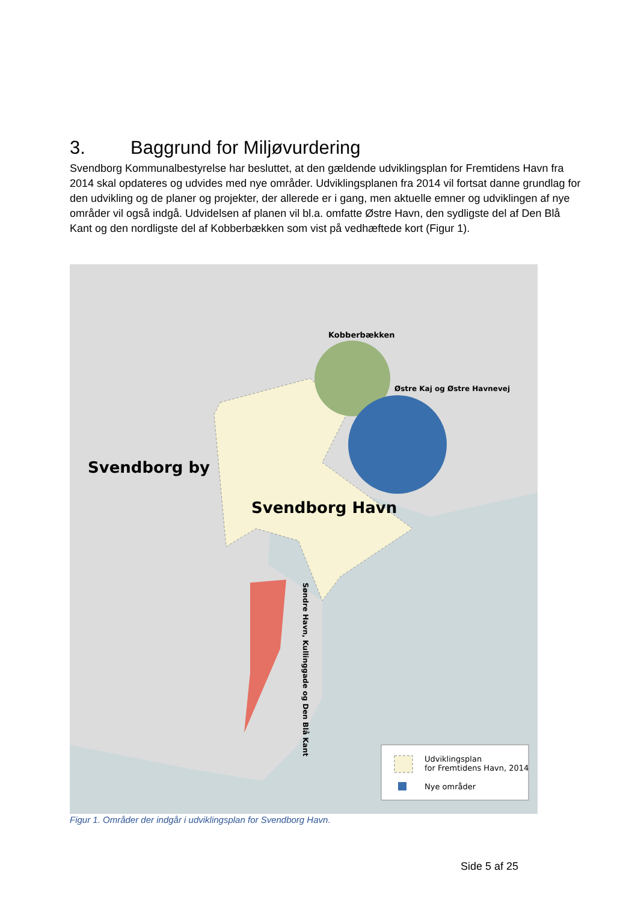3. Baggrund for Miljøvurdering
Svendborg Kommunalbestyrelse har besluttet, at den gældende udviklingsplan for Fremtidens Havn fra 2014 skal opdateres og udvides med nye områder. Udviklingsplanen fra 2014 vil fortsat danne grundlag for den udvikling og de planer og projekter, der allerede er i gang, men aktuelle emner og udviklingen af nye områder vil også indgå. Udvidelsen af planen vil bl.a. omfatte Østre Havn, den sydligste del af Den Blå Kant og den nordligste del af Kobberbækken som vist på vedhæftede kort (Figur 1).
Svendborg by
Svendborg Havn
Kobberbækken
Østre Kaj og Østre Havnevej
Søndre Havn, Kullinggade og Den Blå Kant
Udviklingsplan
for Fremtidens Havn, 2014
Nye områder
Figur 1. Områder der indgår i udviklingsplan for Svendborg Havn.
Side 5 af 25